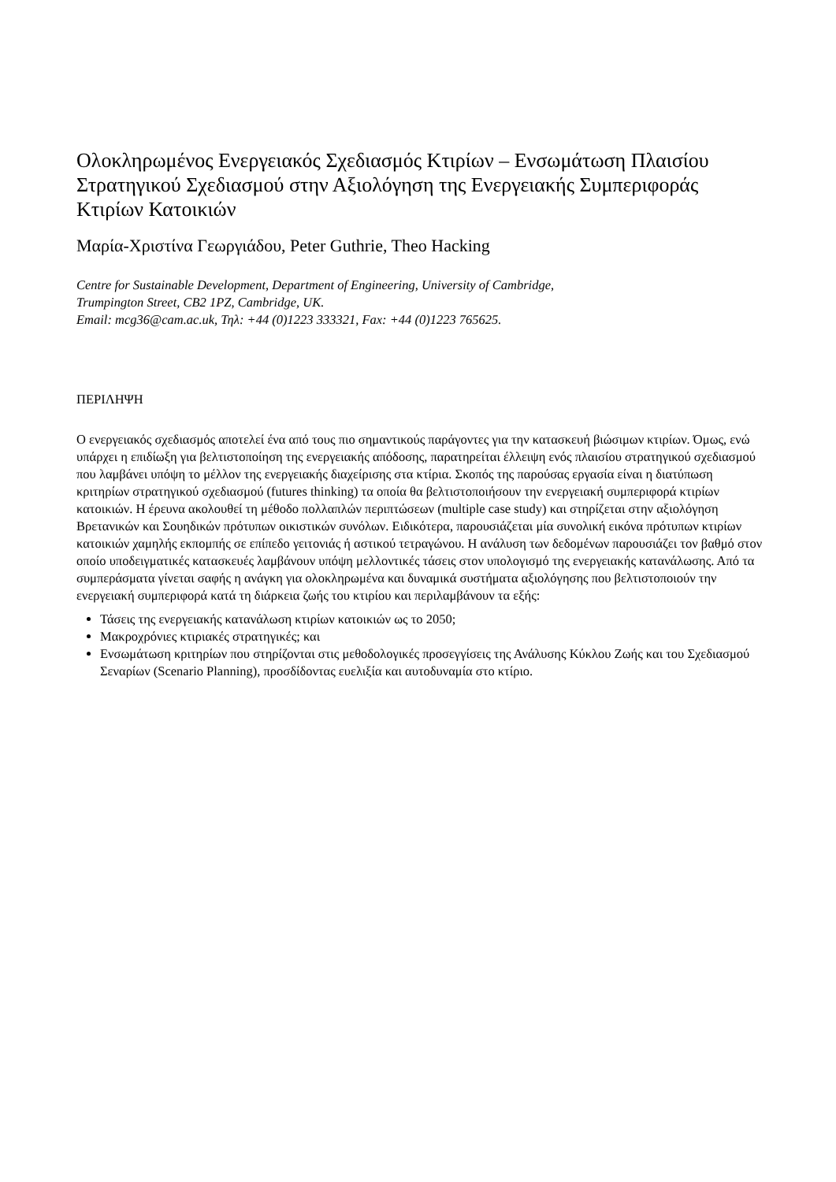Ολοκληρωμένος Ενεργειακός Σχεδιασμός Κτιρίων – Ενσωμάτωση Πλαισίου Στρατηγικού Σχεδιασμού στην Αξιολόγηση της Ενεργειακής Συμπεριφοράς Κτιρίων Κατοικιών
Μαρία-Χριστίνα Γεωργιάδου, Peter Guthrie, Theo Hacking
Centre for Sustainable Development, Department of Engineering, University of Cambridge,
Trumpington Street, CB2 1PZ, Cambridge, UK.
Email: mcg36@cam.ac.uk, Τηλ: +44 (0)1223 333321, Fax: +44 (0)1223 765625.
ΠΕΡΙΛΗΨΗ
Ο ενεργειακός σχεδιασμός αποτελεί ένα από τους πιο σημαντικούς παράγοντες για την κατασκευή βιώσιμων κτιρίων. Όμως, ενώ υπάρχει η επιδίωξη για βελτιστοποίηση της ενεργειακής απόδοσης, παρατηρείται έλλειψη ενός πλαισίου στρατηγικού σχεδιασμού που λαμβάνει υπόψη το μέλλον της ενεργειακής διαχείρισης στα κτίρια. Σκοπός της παρούσας εργασία είναι η διατύπωση κριτηρίων στρατηγικού σχεδιασμού (futures thinking) τα οποία θα βελτιστοποιήσουν την ενεργειακή συμπεριφορά κτιρίων κατοικιών. Η έρευνα ακολουθεί τη μέθοδο πολλαπλών περιπτώσεων (multiple case study) και στηρίζεται στην αξιολόγηση Βρετανικών και Σουηδικών πρότυπων οικιστικών συνόλων. Ειδικότερα, παρουσιάζεται μία συνολική εικόνα πρότυπων κτιρίων κατοικιών χαμηλής εκπομπής σε επίπεδο γειτονιάς ή αστικού τετραγώνου. Η ανάλυση των δεδομένων παρουσιάζει τον βαθμό στον οποίο υποδειγματικές κατασκευές λαμβάνουν υπόψη μελλοντικές τάσεις στον υπολογισμό της ενεργειακής κατανάλωσης. Από τα συμπεράσματα γίνεται σαφής η ανάγκη για ολοκληρωμένα και δυναμικά συστήματα αξιολόγησης που βελτιστοποιούν την ενεργειακή συμπεριφορά κατά τη διάρκεια ζωής του κτιρίου και περιλαμβάνουν τα εξής:
Τάσεις της ενεργειακής κατανάλωση κτιρίων κατοικιών ως το 2050;
Μακροχρόνιες κτιριακές στρατηγικές; και
Ενσωμάτωση κριτηρίων που στηρίζονται στις μεθοδολογικές προσεγγίσεις της Ανάλυσης Κύκλου Ζωής και του Σχεδιασμού Σεναρίων (Scenario Planning), προσδίδοντας ευελιξία και αυτοδυναμία στο κτίριο.